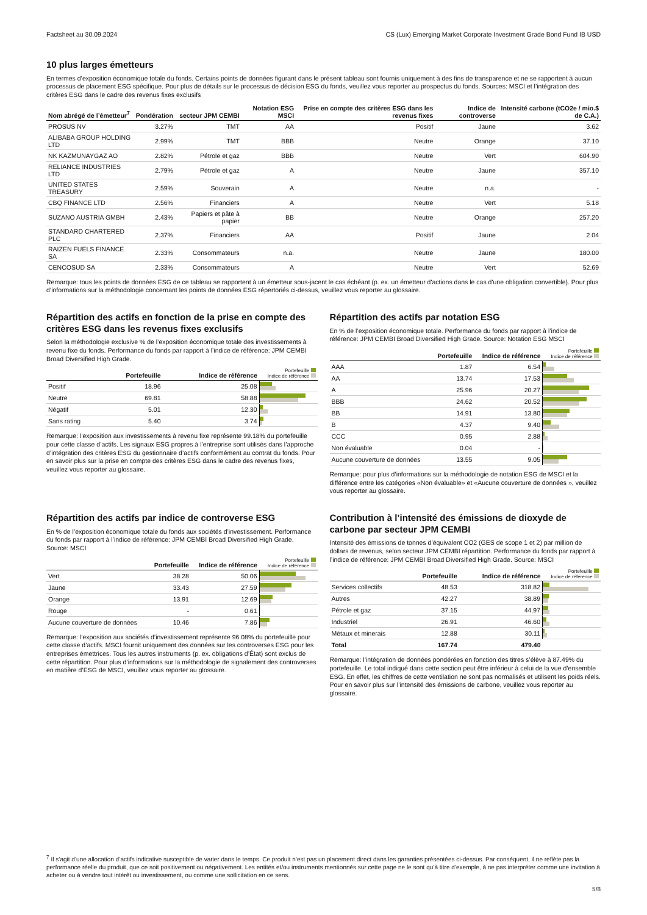Factsheet au 30.09.2024 CS (Lux) Emerging Market Corporate Investment Grade Bond Fund IB USD
10 plus larges émetteurs
En termes d’exposition économique totale du fonds. Certains points de données figurant dans le présent tableau sont fournis uniquement à des fins de transparence et ne se rapportent à aucun processus de placement ESG spécifique. Pour plus de détails sur le processus de décision ESG du fonds, veuillez vous reporter au prospectus du fonds. Sources: MSCI et l’intégration des critères ESG dans le cadre des revenus fixes exclusifs
| Nom abrégé de l’émetteur<sup>7</sup> | Pondération | secteur JPM CEMBI | Notation ESG MSCI | Prise en compte des critères ESG dans les revenus fixes | Indice de controverse | Intensité carbone (tCO2e / mio.$ de C.A.) |
| --- | --- | --- | --- | --- | --- | --- |
| PROSUS NV | 3.27% | TMT | AA | Positif | Jaune | 3.62 |
| ALIBABA GROUP HOLDING LTD | 2.99% | TMT | BBB | Neutre | Orange | 37.10 |
| NK KAZMUNAYGAZ AO | 2.82% | Pétrole et gaz | BBB | Neutre | Vert | 604.90 |
| RELIANCE INDUSTRIES LTD | 2.79% | Pétrole et gaz | A | Neutre | Jaune | 357.10 |
| UNITED STATES TREASURY | 2.59% | Souverain | A | Neutre | n.a. | - |
| CBQ FINANCE LTD | 2.56% | Financiers | A | Neutre | Vert | 5.18 |
| SUZANO AUSTRIA GMBH | 2.43% | Papiers et pâte à papier | BB | Neutre | Orange | 257.20 |
| STANDARD CHARTERED PLC | 2.37% | Financiers | AA | Positif | Jaune | 2.04 |
| RAIZEN FUELS FINANCE SA | 2.33% | Consommateurs | n.a. | Neutre | Jaune | 180.00 |
| CENCOSUD SA | 2.33% | Consommateurs | A | Neutre | Vert | 52.69 |
Remarque: tous les points de données ESG de ce tableau se rapportent à un émetteur sous-jacent le cas échéant (p. ex. un émetteur d'actions dans le cas d'une obligation convertible). Pour plus d’informations sur la méthodologie concernant les points de données ESG répertoriés ci-dessus, veuillez vous reporter au glossaire.
Répartition des actifs en fonction de la prise en compte des critères ESG dans les revenus fixes exclusifs
Selon la méthodologie exclusive % de l’exposition économique totale des investissements à revenu fixe du fonds. Performance du fonds par rapport à l’indice de référence: JPM CEMBI Broad Diversified High Grade.
| | Portefeuille | Indice de référence | Portefeuille Indice de référence |
| --- | --- | --- | --- |
| Positif | 18.96 | 25.08 | |
| Neutre | 69.81 | 58.88 | |
| Négatif | 5.01 | 12.30 | |
| Sans rating | 5.40 | 3.74 | |
Remarque: l’exposition aux investissements à revenu fixe représente 99.18% du portefeuille pour cette classe d’actifs. Les signaux ESG propres à l’entreprise sont utilisés dans l’approche d’intégration des critères ESG du gestionnaire d’actifs conformément au contrat du fonds. Pour en savoir plus sur la prise en compte des critères ESG dans le cadre des revenus fixes, veuillez vous reporter au glossaire.
Répartition des actifs par notation ESG
En % de l’exposition économique totale. Performance du fonds par rapport à l’indice de référence: JPM CEMBI Broad Diversified High Grade. Source: Notation ESG MSCI
| | Portefeuille | Indice de référence | Portefeuille Indice de référence |
| --- | --- | --- | --- |
| AAA | 1.87 | 6.54 | |
| AA | 13.74 | 17.53 | |
| A | 25.96 | 20.27 | |
| BBB | 24.62 | 20.52 | |
| BB | 14.91 | 13.80 | |
| B | 4.37 | 9.40 | |
| CCC | 0.95 | 2.88 | |
| Non évaluable | 0.04 | - | |
| Aucune couverture de données | 13.55 | 9.05 | |
Remarque: pour plus d’informations sur la méthodologie de notation ESG de MSCI et la différence entre les catégories «Non évaluable» et «Aucune couverture de données », veuillez vous reporter au glossaire.
Répartition des actifs par indice de controverse ESG
En % de l’exposition économique totale du fonds aux sociétés d’investissement. Performance du fonds par rapport à l’indice de référence: JPM CEMBI Broad Diversified High Grade. Source: MSCI
| | Portefeuille | Indice de référence | Portefeuille Indice de référence |
| --- | --- | --- | --- |
| Vert | 38.28 | 50.06 | |
| Jaune | 33.43 | 27.59 | |
| Orange | 13.91 | 12.69 | |
| Rouge | - | 0.61 | |
| Aucune couverture de données | 10.46 | 7.86 | |
Remarque: l’exposition aux sociétés d’investissement représente 96.08% du portefeuille pour cette classe d’actifs. MSCI fournit uniquement des données sur les controverses ESG pour les entreprises émettrices. Tous les autres instruments (p. ex. obligations d’État) sont exclus de cette répartition. Pour plus d’informations sur la méthodologie de signalement des controverses en matière d’ESG de MSCI, veuillez vous reporter au glossaire.
Contribution à l’intensité des émissions de dioxyde de carbone par secteur JPM CEMBI
Intensité des émissions de tonnes d’équivalent CO2 (GES de scope 1 et 2) par million de dollars de revenus, selon secteur JPM CEMBI répartition. Performance du fonds par rapport à l’indice de référence: JPM CEMBI Broad Diversified High Grade. Source: MSCI
| | Portefeuille | Indice de référence | Portefeuille Indice de référence |
| --- | --- | --- | --- |
| Services collectifs | 48.53 | 318.82 | |
| Autres | 42.27 | 38.89 | |
| Pétrole et gaz | 37.15 | 44.97 | |
| Industriel | 26.91 | 46.60 | |
| Métaux et minerais | 12.88 | 30.11 | |
| Total | 167.74 | 479.40 | |
Remarque: l’intégration de données pondérées en fonction des titres s’élève à 87.49% du portefeuille. Le total indiqué dans cette section peut être inférieur à celui de la vue d’ensemble ESG. En effet, les chiffres de cette ventilation ne sont pas normalisés et utilisent les poids réels. Pour en savoir plus sur l’intensité des émissions de carbone, veuillez vous reporter au glossaire.
<sup>7</sup> Il s’agit d’une allocation d’actifs indicative susceptible de varier dans le temps. Ce produit n’est pas un placement direct dans les garanties présentées ci-dessus. Par conséquent, il ne reflète pas la performance réelle du produit, que ce soit positivement ou négativement. Les entités et/ou instruments mentionnés sur cette page ne le sont qu’à titre d’exemple, à ne pas interpréter comme une invitation à acheter ou à vendre tout intérêt ou investissement, ou comme une sollicitation en ce sens.
5/8